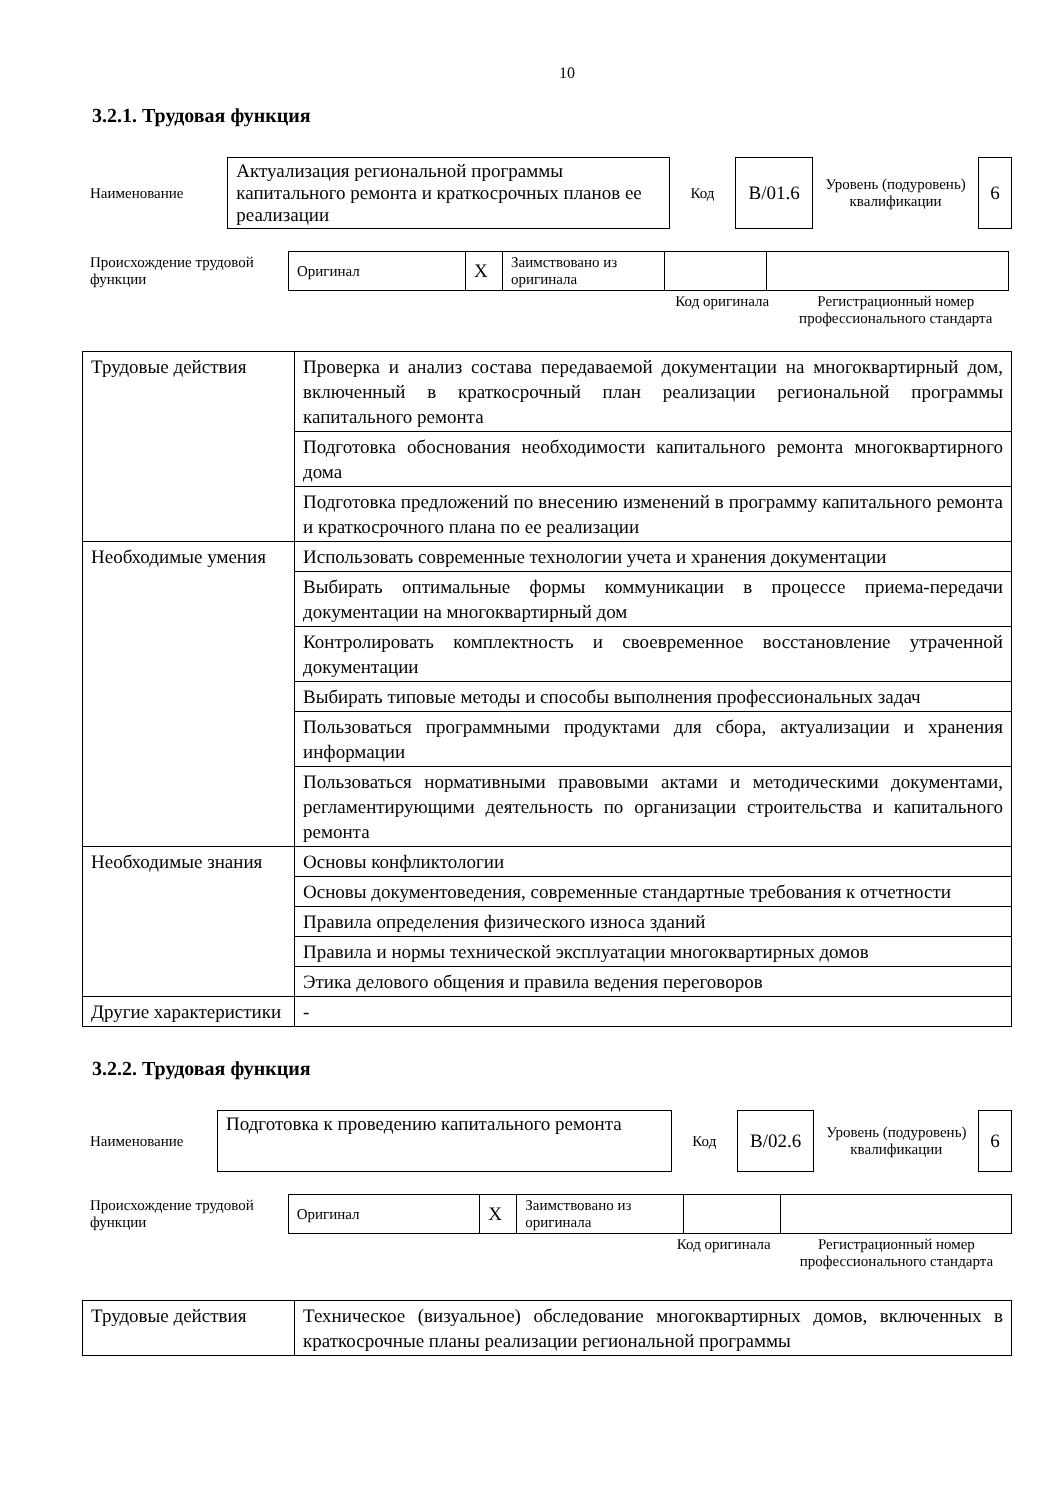10
3.2.1. Трудовая функция
| Наименование | Актуализация региональной программы капитального ремонта и краткосрочных планов ее реализации | Код | B/01.6 | Уровень (подуровень) квалификации | 6 |
| Происхождение трудовой функции | Оригинал | X | Заимствовано из оригинала | | |
| | Код оригинала | Регистрационный номер профессионального стандарта |
| Трудовые действия | Проверка и анализ состава передаваемой документации на многоквартирный дом, включенный в краткосрочный план реализации региональной программы капитального ремонта |
| | Подготовка обоснования необходимости капитального ремонта многоквартирного дома |
| | Подготовка предложений по внесению изменений в программу капитального ремонта и краткосрочного плана по ее реализации |
| Необходимые умения | Использовать современные технологии учета и хранения документации |
| | Выбирать оптимальные формы коммуникации в процессе приема-передачи документации на многоквартирный дом |
| | Контролировать комплектность и своевременное восстановление утраченной документации |
| | Выбирать типовые методы и способы выполнения профессиональных задач |
| | Пользоваться программными продуктами для сбора, актуализации и хранения информации |
| | Пользоваться нормативными правовыми актами и методическими документами, регламентирующими деятельность по организации строительства и капитального ремонта |
| Необходимые знания | Основы конфликтологии |
| | Основы документоведения, современные стандартные требования к отчетности |
| | Правила определения физического износа зданий |
| | Правила и нормы технической эксплуатации многоквартирных домов |
| | Этика делового общения и правила ведения переговоров |
| Другие характеристики | - |
3.2.2. Трудовая функция
| Наименование | Подготовка к проведению капитального ремонта | Код | B/02.6 | Уровень (подуровень) квалификации | 6 |
| Происхождение трудовой функции | Оригинал | X | Заимствовано из оригинала | | |
| | Код оригинала | Регистрационный номер профессионального стандарта |
| Трудовые действия | Техническое (визуальное) обследование многоквартирных домов, включенных в краткосрочные планы реализации региональной программы |